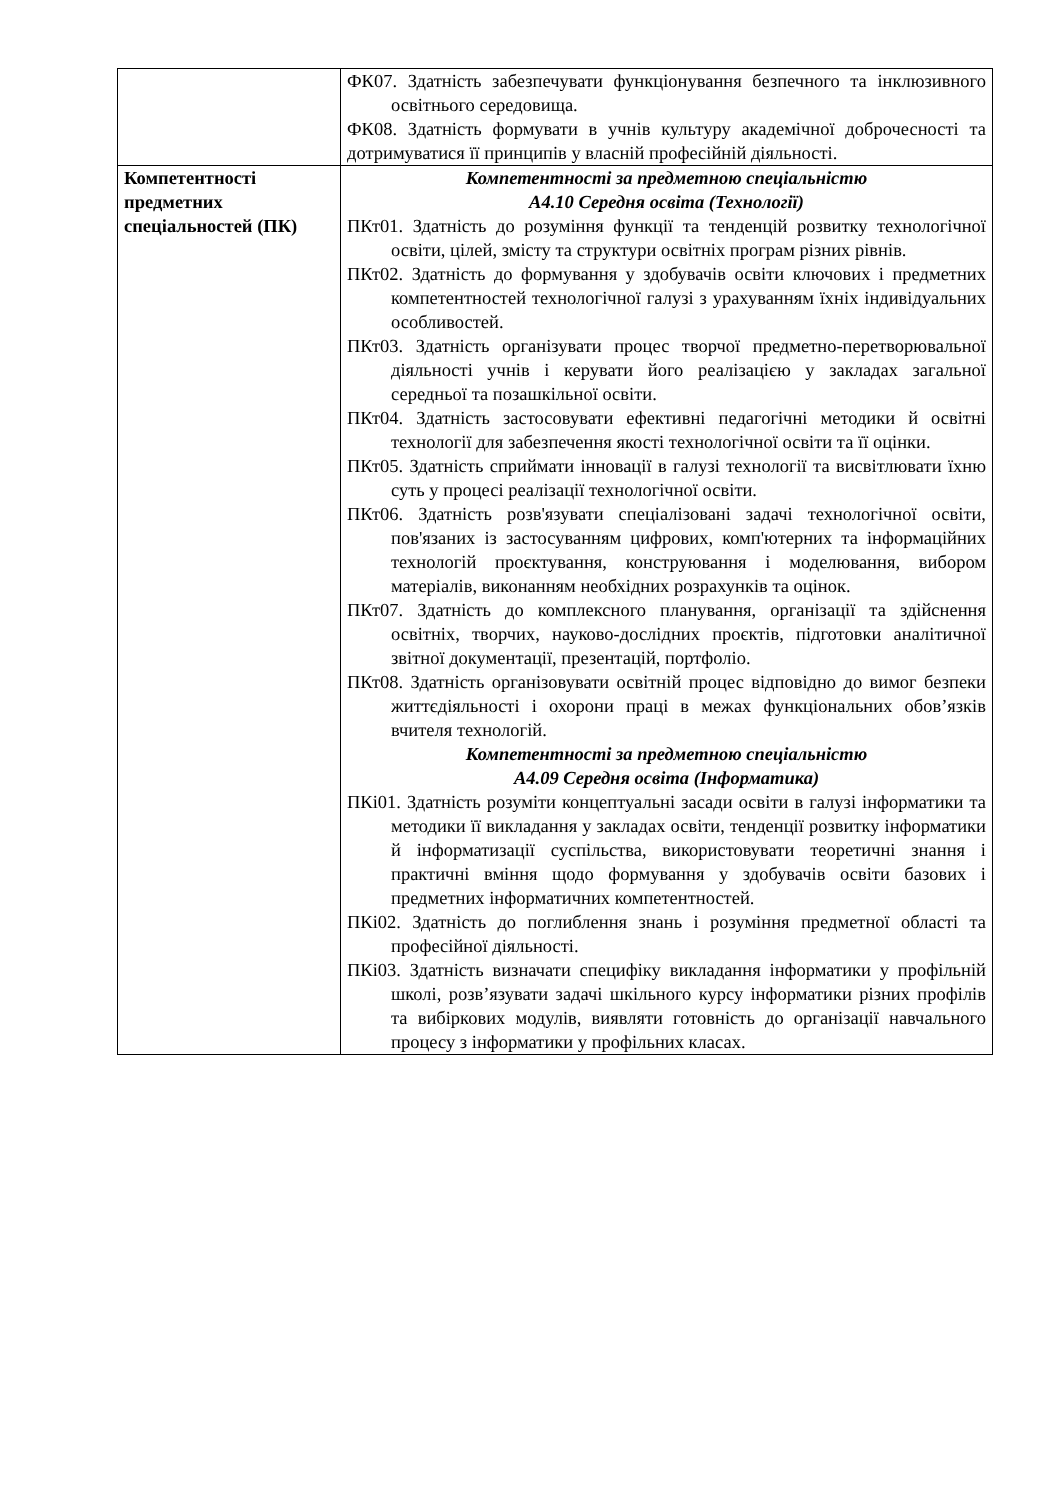| | ФК07. Здатність забезпечувати функціонування безпечного та інклюзивного освітнього середовища. ФК08. Здатність формувати в учнів культуру академічної доброчесності та дотримуватися її принципів у власній професійній діяльності. |
| Компетентності предметних спеціальностей (ПК) | Компетентності за предметною спеціальністю А4.10 Середня освіта (Технології) ПКт01. Здатність до розуміння функції та тенденцій розвитку технологічної освіти, цілей, змісту та структури освітніх програм різних рівнів. ПКт02. Здатність до формування у здобувачів освіти ключових і предметних компетентностей технологічної галузі з урахуванням їхніх індивідуальних особливостей. ПКт03. Здатність організувати процес творчої предметно-перетворювальної діяльності учнів і керувати його реалізацією у закладах загальної середньої та позашкільної освіти. ПКт04. Здатність застосовувати ефективні педагогічні методики й освітні технології для забезпечення якості технологічної освіти та її оцінки. ПКт05. Здатність сприймати інновації в галузі технології та висвітлювати їхню суть у процесі реалізації технологічної освіти. ПКт06. Здатність розв'язувати спеціалізовані задачі технологічної освіти, пов'язаних із застосуванням цифрових, комп'ютерних та інформаційних технологій проєктування, конструювання і моделювання, вибором матеріалів, виконанням необхідних розрахунків та оцінок. ПКт07. Здатність до комплексного планування, організації та здійснення освітніх, творчих, науково-дослідних проєктів, підготовки аналітичної звітної документації, презентацій, портфоліо. ПКт08. Здатність організовувати освітній процес відповідно до вимог безпеки життєдіяльності і охорони праці в межах функціональних обов’язків вчителя технологій. Компетентності за предметною спеціальністю А4.09 Середня освіта (Інформатика) ПКі01. Здатність розуміти концептуальні засади освіти в галузі інформатики та методики її викладання у закладах освіти, тенденції розвитку інформатики й інформатизації суспільства, використовувати теоретичні знання і практичні вміння щодо формування у здобувачів освіти базових і предметних інформатичних компетентностей. ПКі02. Здатність до поглиблення знань і розуміння предметної області та професійної діяльності. ПКі03. Здатність визначати специфіку викладання інформатики у профільній школі, розв’язувати задачі шкільного курсу інформатики різних профілів та вибіркових модулів, виявляти готовність до організації навчального процесу з інформатики у профільних класах. |